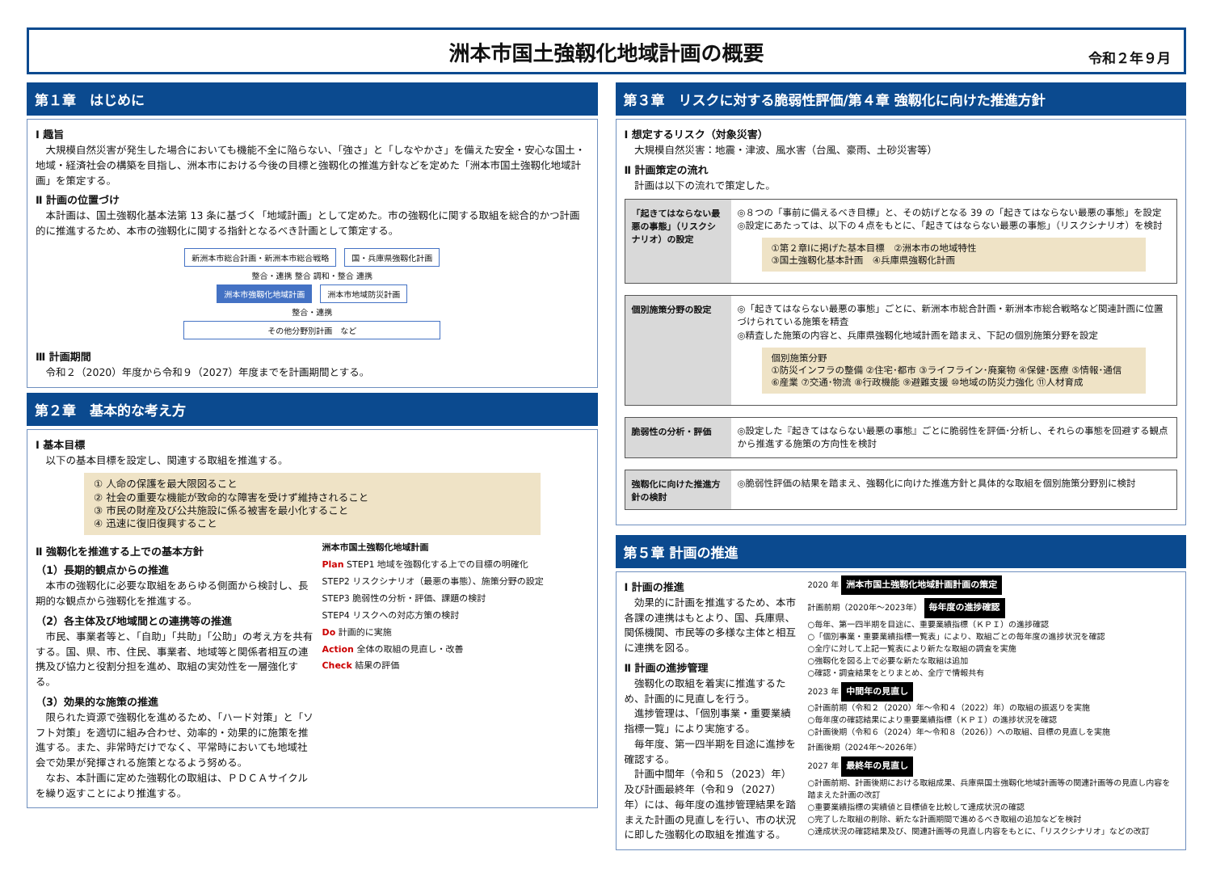洲本市国土強靱化地域計画の概要
令和２年９月
第１章　はじめに
Ⅰ 趣旨
　大規模自然災害が発生した場合においても機能不全に陥らない、「強さ」と「しなやかさ」を備えた安全・安心な国土・地域・経済社会の構築を目指し、洲本市における今後の目標と強靱化の推進方針などを定めた「洲本市国土強靱化地域計画」を策定する。
Ⅱ 計画の位置づけ
　本計画は、国土強靱化基本法第 13 条に基づく「地域計画」として定めた。市の強靱化に関する取組を総合的かつ計画的に推進するため、本市の強靱化に関する指針となるべき計画として策定する。
新洲本市総合計画・新洲本市総合戦略 国・兵庫県強靱化計画
整合・連携 整合 調和・整合 連携
洲本市強靱化地域計画 洲本市地域防災計画
整合・連携
その他分野別計画　など
Ⅲ 計画期間
　令和２（2020）年度から令和９（2027）年度までを計画期間とする。
第２章　基本的な考え方
Ⅰ 基本目標
　以下の基本目標を設定し、関連する取組を推進する。
① 人命の保護を最大限図ること
② 社会の重要な機能が致命的な障害を受けず維持されること
③ 市民の財産及び公共施設に係る被害を最小化すること
④ 迅速に復旧復興すること
Ⅱ 強靱化を推進する上での基本方針
（1）長期的観点からの推進
　本市の強靱化に必要な取組をあらゆる側面から検討し、長期的な観点から強靱化を推進する。
（2）各主体及び地域間との連携等の推進
　市民、事業者等と、「自助」「共助」「公助」の考え方を共有する。国、県、市、住民、事業者、地域等と関係者相互の連携及び協力と役割分担を進め、取組の実効性を一層強化する。
（3）効果的な施策の推進
　限られた資源で強靱化を進めるため、「ハード対策」と「ソフト対策」を適切に組み合わせ、効率的・効果的に施策を推進する。また、非常時だけでなく、平常時においても地域社会で効果が発揮される施策となるよう努める。
　なお、本計画に定めた強靱化の取組は、ＰＤＣＡサイクルを繰り返すことにより推進する。
洲本市国土強靱化地域計画
Plan STEP1 地域を強靱化する上での目標の明確化
STEP2 リスクシナリオ（最悪の事態）、施策分野の設定
STEP3 脆弱性の分析・評価、課題の検討
STEP4 リスクへの対応方策の検討
Do 計画的に実施
Action 全体の取組の見直し・改善
Check 結果の評価
第３章　リスクに対する脆弱性評価/第４章 強靱化に向けた推進方針
Ⅰ 想定するリスク（対象災害）
　大規模自然災害：地震・津波、風水害（台風、豪雨、土砂災害等）
Ⅱ 計画策定の流れ
　計画は以下の流れで策定した。
「起きてはならない最悪の事態」（リスクシナリオ）の設定
◎８つの「事前に備えるべき目標」と、その妨げとなる 39 の「起きてはならない最悪の事態」を設定
◎設定にあたっては、以下の４点をもとに、「起きてはならない最悪の事態」（リスクシナリオ）を検討
①第２章Ⅰに掲げた基本目標　②洲本市の地域特性
③国土強靱化基本計画　④兵庫県強靱化計画
個別施策分野の設定
◎「起きてはならない最悪の事態」ごとに、新洲本市総合計画・新洲本市総合戦略など関連計画に位置づけられている施策を精査
◎精査した施策の内容と、兵庫県強靱化地域計画を踏まえ、下記の個別施策分野を設定
個別施策分野
①防災インフラの整備 ②住宅･都市 ③ライフライン･廃棄物 ④保健･医療 ⑤情報･通信
⑥産業 ⑦交通･物流 ⑧行政機能 ⑨避難支援 ⑩地域の防災力強化 ⑪人材育成
脆弱性の分析・評価
◎設定した『起きてはならない最悪の事態』ごとに脆弱性を評価･分析し、それらの事態を回避する観点から推進する施策の方向性を検討
強靱化に向けた推進方針の検討
◎脆弱性評価の結果を踏まえ、強靱化に向けた推進方針と具体的な取組を個別施策分野別に検討
第５章 計画の推進
Ⅰ 計画の推進
　効果的に計画を推進するため、本市各課の連携はもとより、国、兵庫県、関係機関、市民等の多様な主体と相互に連携を図る。
Ⅱ 計画の進捗管理
　強靱化の取組を着実に推進するため、計画的に見直しを行う。
　進捗管理は、「個別事業・重要業績指標一覧」により実施する。
　毎年度、第一四半期を目途に進捗を確認する。
　計画中間年（令和５（2023）年）及び計画最終年（令和９（2027）年）には、毎年度の進捗管理結果を踏まえた計画の見直しを行い、市の状況に即した強靱化の取組を推進する。
2020 年 洲本市国土強靱化地域計画計画の策定
計画前期（2020年～2023年） 毎年度の進捗確認
○毎年、第一四半期を目途に、重要業績指標（ＫＰＩ）の進捗確認
○「個別事業・重要業績指標一覧表」により、取組ごとの毎年度の進捗状況を確認
○全庁に対して上記一覧表により新たな取組の調査を実施
○強靱化を図る上で必要な新たな取組は追加
○確認・調査結果をとりまとめ、全庁で情報共有
2023 年 中間年の見直し
○計画前期（令和２（2020）年～令和４（2022）年）の取組の振返りを実施
○毎年度の確認結果により重要業績指標（ＫＰＩ）の進捗状況を確認
○計画後期（令和６（2024）年～令和８（2026））への取組、目標の見直しを実施
計画後期（2024年～2026年）
2027 年 最終年の見直し
○計画前期、計画後期における取組成果、兵庫県国土強靱化地域計画等の関連計画等の見直し内容を踏まえた計画の改訂
○重要業績指標の実績値と目標値を比較して達成状況の確認
○完了した取組の削除、新たな計画期間で進めるべき取組の追加などを検討
○達成状況の確認結果及び、関連計画等の見直し内容をもとに、「リスクシナリオ」などの改訂